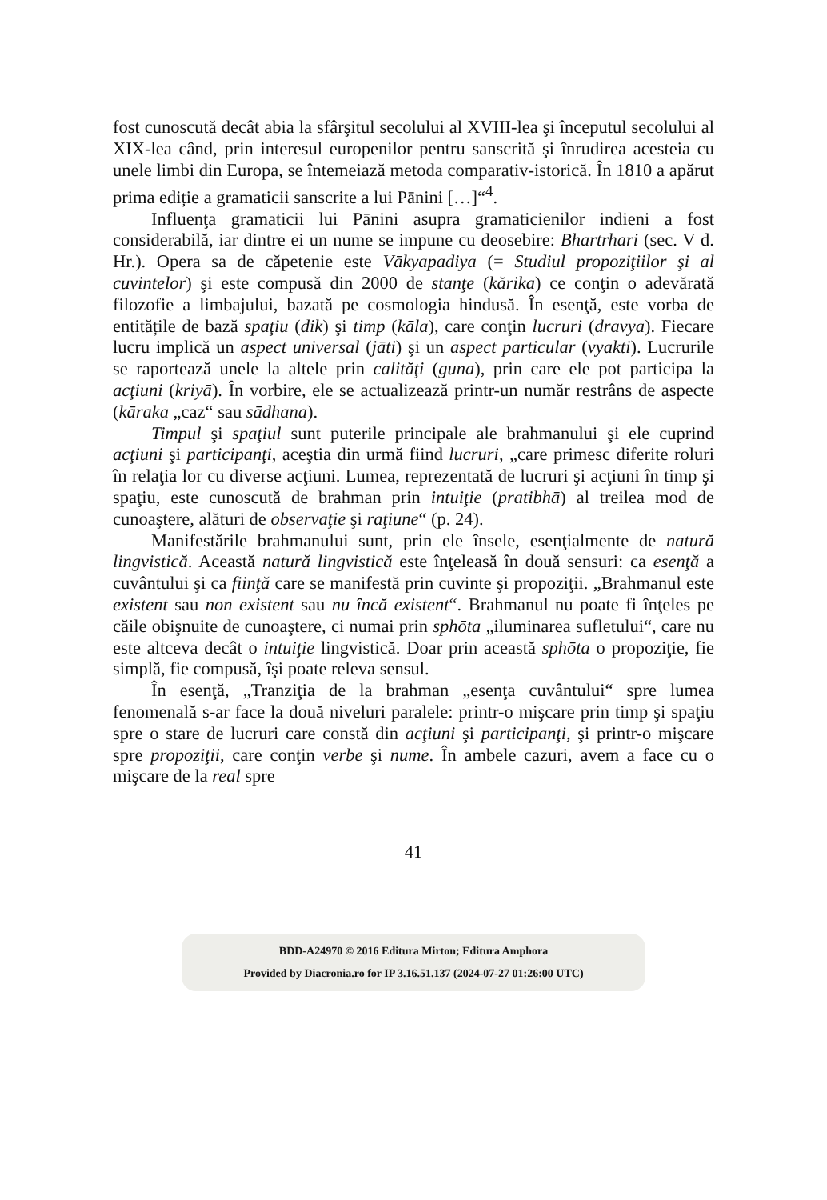fost cunoscută decât abia la sfârşitul secolului al XVIII-lea şi începutul secolului al XIX-lea când, prin interesul europenilor pentru sanscrită şi înrudirea acesteia cu unele limbi din Europa, se întemeiază metoda comparativ-istorică. În 1810 a apărut prima ediție a gramaticii sanscrite a lui Pānini […]“<sup>4</sup>.
Influenţa gramaticii lui Pānini asupra gramaticienilor indieni a fost considerabilă, iar dintre ei un nume se impune cu deosebire: Bhartrhari (sec. V d. Hr.). Opera sa de căpetenie este Vākyapadiya (= Studiul propoziţiilor şi al cuvintelor) şi este compusă din 2000 de stanţe (kărika) ce conţin o adevărată filozofie a limbajului, bazată pe cosmologia hindusă. În esenţă, este vorba de entitățile de bază spaţiu (dik) şi timp (kāla), care conţin lucruri (dravya). Fiecare lucru implică un aspect universal (jāti) şi un aspect particular (vyakti). Lucrurile se raportează unele la altele prin calităţi (guna), prin care ele pot participa la acţiuni (kriyā). În vorbire, ele se actualizează printr-un număr restrâns de aspecte (kāraka „caz“ sau sādhana).
Timpul şi spaţiul sunt puterile principale ale brahmanului şi ele cuprind acţiuni şi participanţi, aceştia din urmă fiind lucruri, „care primesc diferite roluri în relaţia lor cu diverse acţiuni. Lumea, reprezentată de lucruri şi acţiuni în timp şi spaţiu, este cunoscută de brahman prin intuiţie (pratibhā) al treilea mod de cunoaştere, alături de observaţie şi raţiune“ (p. 24).
Manifestările brahmanului sunt, prin ele însele, esenţialmente de natură lingvistică. Această natură lingvistică este înţeleasă în două sensuri: ca esenţă a cuvântului şi ca fiinţă care se manifestă prin cuvinte şi propoziţii. „Brahmanul este existent sau non existent sau nu încă existent“. Brahmanul nu poate fi înţeles pe căile obişnuite de cunoaştere, ci numai prin sphōta „iluminarea sufletului“, care nu este altceva decât o intuiţie lingvistică. Doar prin această sphōta o propoziţie, fie simplă, fie compusă, îşi poate releva sensul.
În esenţă, „Tranziţia de la brahman „esenţa cuvântului“ spre lumea fenomenală s-ar face la două niveluri paralele: printr-o mişcare prin timp şi spaţiu spre o stare de lucruri care constă din acţiuni şi participanţi, şi printr-o mişcare spre propoziţii, care conţin verbe şi nume. În ambele cazuri, avem a face cu o mişcare de la real spre
41
BDD-A24970 © 2016 Editura Mirton; Editura Amphora
Provided by Diacronia.ro for IP 3.16.51.137 (2024-07-27 01:26:00 UTC)